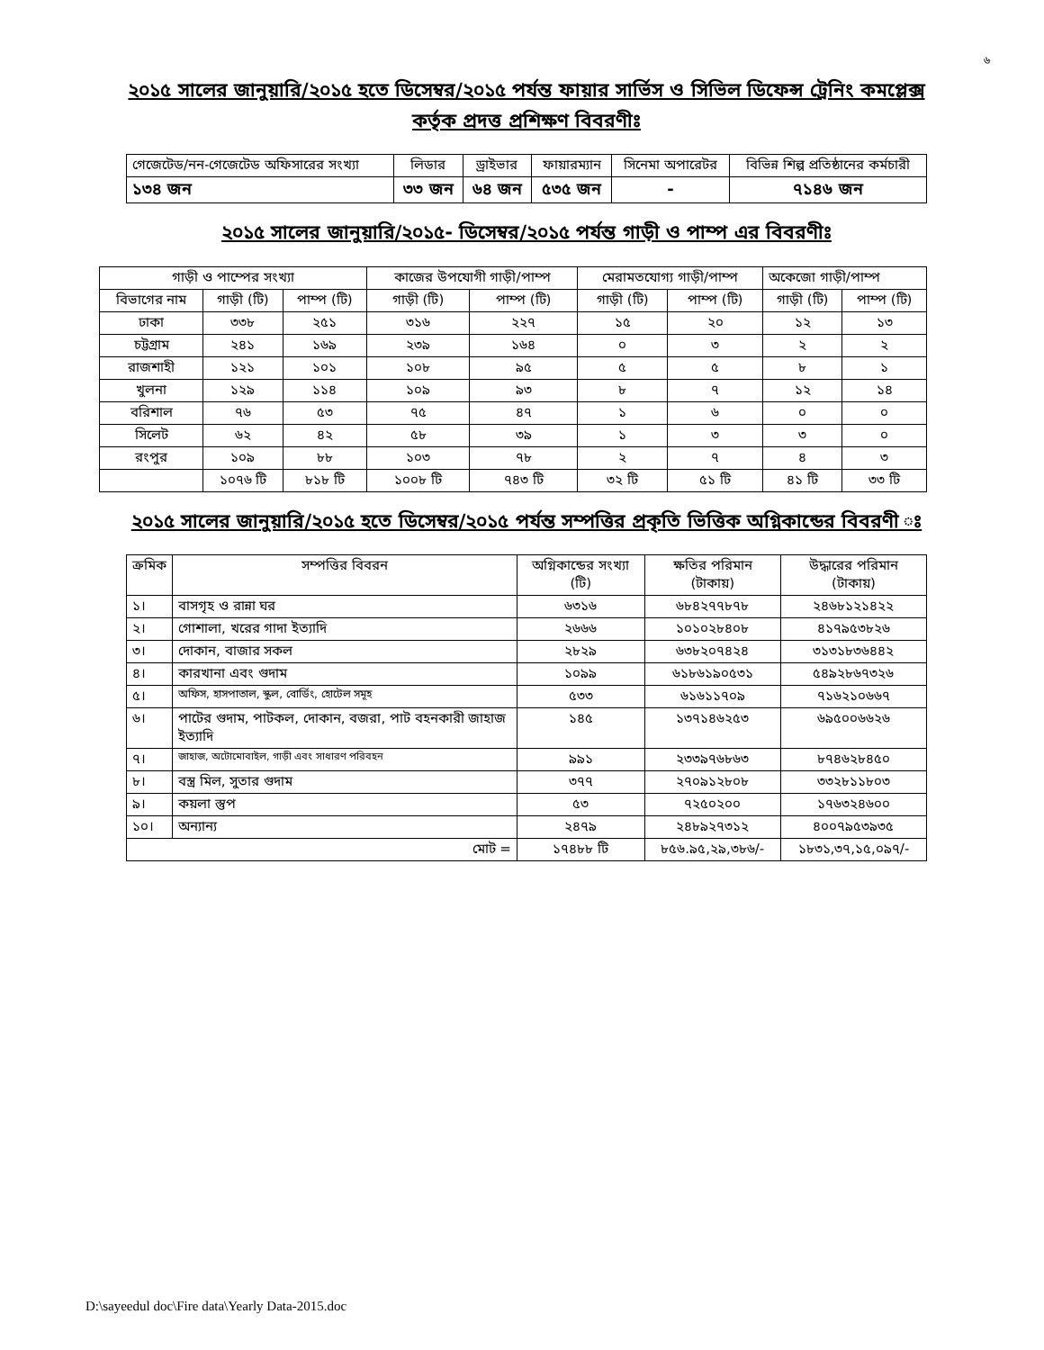৬
২০১৫ সালের জানুয়ারি/২০১৫ হতে ডিসেম্বর/২০১৫ পর্যন্ত ফায়ার সার্ভিস ও সিভিল ডিফেন্স ট্রেনিং কমপ্লেক্স কর্তৃক প্রদত্ত প্রশিক্ষণ বিবরণীঃ
| গেজেটেড/নন-গেজেটেড অফিসারের সংখ্যা | লিডার | ড্রাইভার | ফায়ারম্যান | সিনেমা অপারেটর | বিভিন্ন শিল্প প্রতিষ্ঠানের কর্মচারী |
| --- | --- | --- | --- | --- | --- |
| ১৩৪ জন | ৩৩ জন | ৬৪ জন | ৫৩৫ জন | - | ৭১৪৬ জন |
২০১৫ সালের জানুয়ারি/২০১৫- ডিসেম্বর/২০১৫ পর্যন্ত গাড়ী ও পাম্প এর বিবরণীঃ
| গাড়ী ও পাম্পের সংখ্যা | | | কাজের উপযোগী গাড়ী/পাম্প | | মেরামতযোগ্য গাড়ী/পাম্প | | অকেজো গাড়ী/পাম্প | |
| --- | --- | --- | --- | --- | --- | --- | --- | --- |
| বিভাগের নাম | গাড়ী (টি) | পাম্প (টি) | গাড়ী (টি) | পাম্প (টি) | গাড়ী (টি) | পাম্প (টি) | গাড়ী (টি) | পাম্প (টি) |
| ঢাকা | ৩৩৮ | ২৫১ | ৩১৬ | ২২৭ | ১৫ | ২০ | ১২ | ১৩ |
| চট্টগ্রাম | ২৪১ | ১৬৯ | ২৩৯ | ১৬৪ | ০ | ৩ | ২ | ২ |
| রাজশাহী | ১২১ | ১০১ | ১০৮ | ৯৫ | ৫ | ৫ | ৮ | ১ |
| খুলনা | ১২৯ | ১১৪ | ১০৯ | ৯৩ | ৮ | ৭ | ১২ | ১৪ |
| বরিশাল | ৭৬ | ৫৩ | ৭৫ | ৪৭ | ১ | ৬ | ০ | ০ |
| সিলেট | ৬২ | ৪২ | ৫৮ | ৩৯ | ১ | ৩ | ৩ | ০ |
| রংপুর | ১০৯ | ৮৮ | ১০৩ | ৭৮ | ২ | ৭ | ৪ | ৩ |
| | ১০৭৬ টি | ৮১৮ টি | ১০০৮ টি | ৭৪৩ টি | ৩২ টি | ৫১ টি | ৪১ টি | ৩৩ টি |
২০১৫ সালের জানুয়ারি/২০১৫ হতে ডিসেম্বর/২০১৫ পর্যন্ত সম্পত্তির প্রকৃতি ভিত্তিক অগ্নিকান্ডের বিবরণী ঃ
| ক্রমিক | সম্পত্তির বিবরন | অগ্নিকান্ডের সংখ্যা (টি) | ক্ষতির পরিমান (টাকায়) | উদ্ধারের পরিমান (টাকায়) |
| --- | --- | --- | --- | --- |
| ১। | বাসগৃহ ও রান্না ঘর | ৬৩১৬ | ৬৮৪২৭৭৮৭৮ | ২৪৬৮১২১৪২২ |
| ২। | গোশালা, খরের গাদা ইত্যাদি | ২৬৬৬ | ১০১০২৮৪০৮ | ৪১৭৯৫৩৮২৬ |
| ৩। | দোকান, বাজার সকল | ২৮২৯ | ৬৩৮২০৭৪২৪ | ৩১৩১৮৩৬৪৪২ |
| ৪। | কারখানা এবং গুদাম | ১০৯৯ | ৬১৮৬১৯০৫৩১ | ৫৪৯২৮৬৭৩২৬ |
| ৫। | অফিস, হাসপাতাল, স্কুল, বোর্ডিং, হোটেল সমূহ | ৫৩৩ | ৬১৬১১৭০৯ | ৭১৬২১০৬৬৭ |
| ৬। | পাটের গুদাম, পাটকল, দোকান, বজরা, পাট বহনকারী জাহাজ ইত্যাদি | ১৪৫ | ১৩৭১৪৬২৫৩ | ৬৯৫০০৬৬২৬ |
| ৭। | জাহাজ, অটোমোবাইল, গাড়ী এবং সাধারণ পরিবহন | ৯৯১ | ২৩৩৯৭৬৮৬৩ | ৮৭৪৬২৮৪৫০ |
| ৮। | বস্ত্র মিল, সুতার গুদাম | ৩৭৭ | ২৭০৯১২৮০৮ | ৩৩২৮১১৮০৩ |
| ৯। | কয়লা স্তুপ | ৫৩ | ৭২৫০২০০ | ১৭৬৩২৪৬০০ |
| ১০। | অন্যান্য | ২৪৭৯ | ২৪৮৯২৭৩১২ | ৪০০৭৯৫৩৯৩৫ |
| মোট = | | ১৭৪৮৮ টি | ৮৫৬.৯৫,২৯,৩৮৬/- | ১৮৩১,৩৭,১৫,০৯৭/- |
D:\sayeedul doc\Fire data\Yearly Data-2015.doc